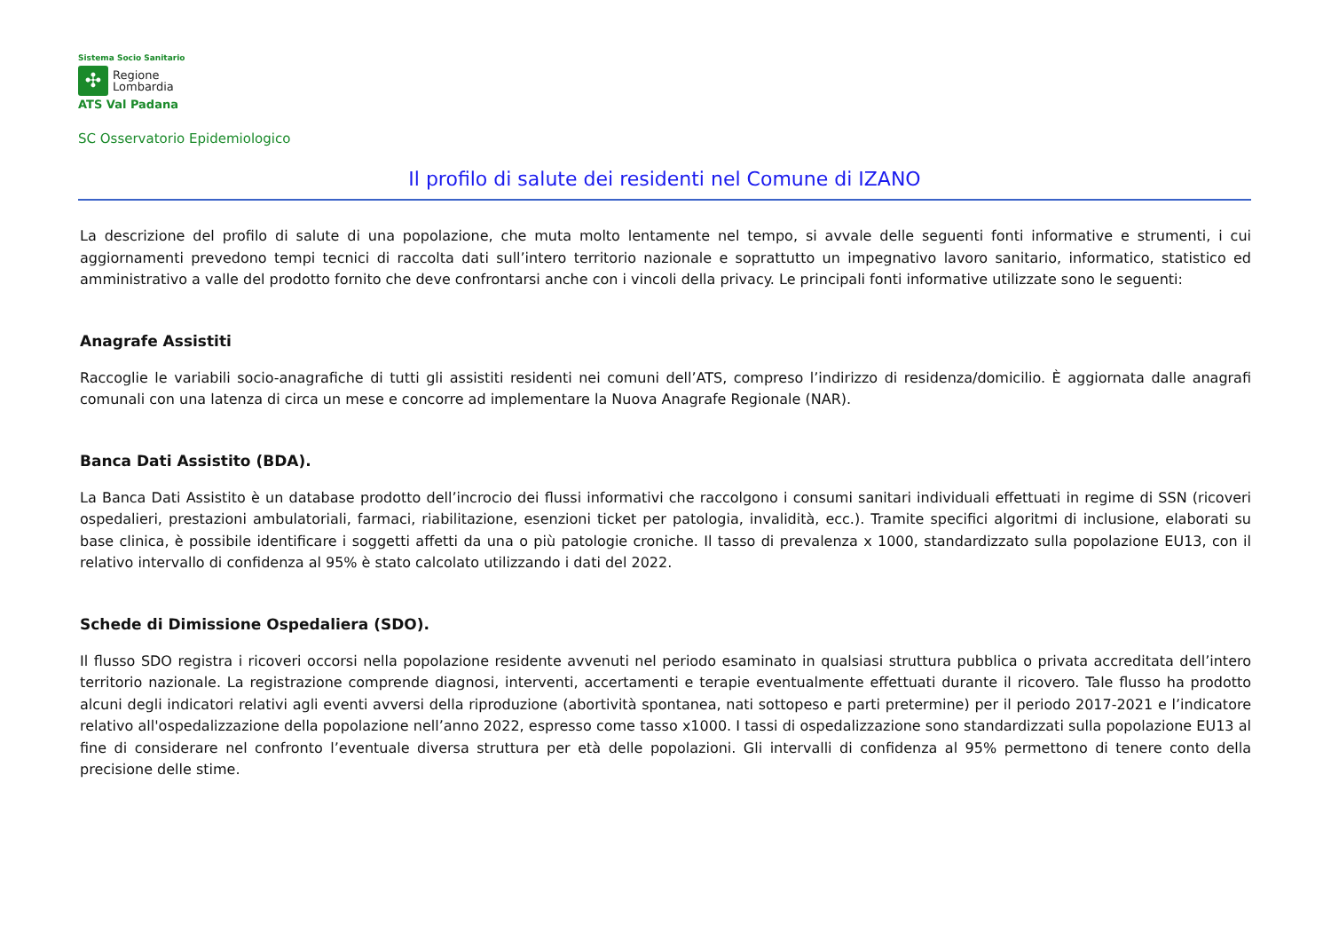Sistema Socio Sanitario
✣
Regione
Lombardia
ATS Val Padana
SC Osservatorio Epidemiologico
Il profilo di salute dei residenti nel Comune di IZANO
La descrizione del profilo di salute di una popolazione, che muta molto lentamente nel tempo, si avvale delle seguenti fonti informative e strumenti, i cui aggiornamenti prevedono tempi tecnici di raccolta dati sull’intero territorio nazionale e soprattutto un impegnativo lavoro sanitario, informatico, statistico ed amministrativo a valle del prodotto fornito che deve confrontarsi anche con i vincoli della privacy. Le principali fonti informative utilizzate sono le seguenti:
Anagrafe Assistiti
Raccoglie le variabili socio-anagrafiche di tutti gli assistiti residenti nei comuni dell’ATS, compreso l’indirizzo di residenza/domicilio. È aggiornata dalle anagrafi comunali con una latenza di circa un mese e concorre ad implementare la Nuova Anagrafe Regionale (NAR).
Banca Dati Assistito (BDA).
La Banca Dati Assistito è un database prodotto dell’incrocio dei flussi informativi che raccolgono i consumi sanitari individuali effettuati in regime di SSN (ricoveri ospedalieri, prestazioni ambulatoriali, farmaci, riabilitazione, esenzioni ticket per patologia, invalidità, ecc.). Tramite specifici algoritmi di inclusione, elaborati su base clinica, è possibile identificare i soggetti affetti da una o più patologie croniche. Il tasso di prevalenza x 1000, standardizzato sulla popolazione EU13, con il relativo intervallo di confidenza al 95% è stato calcolato utilizzando i dati del 2022.
Schede di Dimissione Ospedaliera (SDO).
Il flusso SDO registra i ricoveri occorsi nella popolazione residente avvenuti nel periodo esaminato in qualsiasi struttura pubblica o privata accreditata dell’intero territorio nazionale. La registrazione comprende diagnosi, interventi, accertamenti e terapie eventualmente effettuati durante il ricovero. Tale flusso ha prodotto alcuni degli indicatori relativi agli eventi avversi della riproduzione (abortività spontanea, nati sottopeso e parti pretermine) per il periodo 2017-2021 e l’indicatore relativo all'ospedalizzazione della popolazione nell’anno 2022, espresso come tasso x1000. I tassi di ospedalizzazione sono standardizzati sulla popolazione EU13 al fine di considerare nel confronto l’eventuale diversa struttura per età delle popolazioni. Gli intervalli di confidenza al 95% permettono di tenere conto della precisione delle stime.